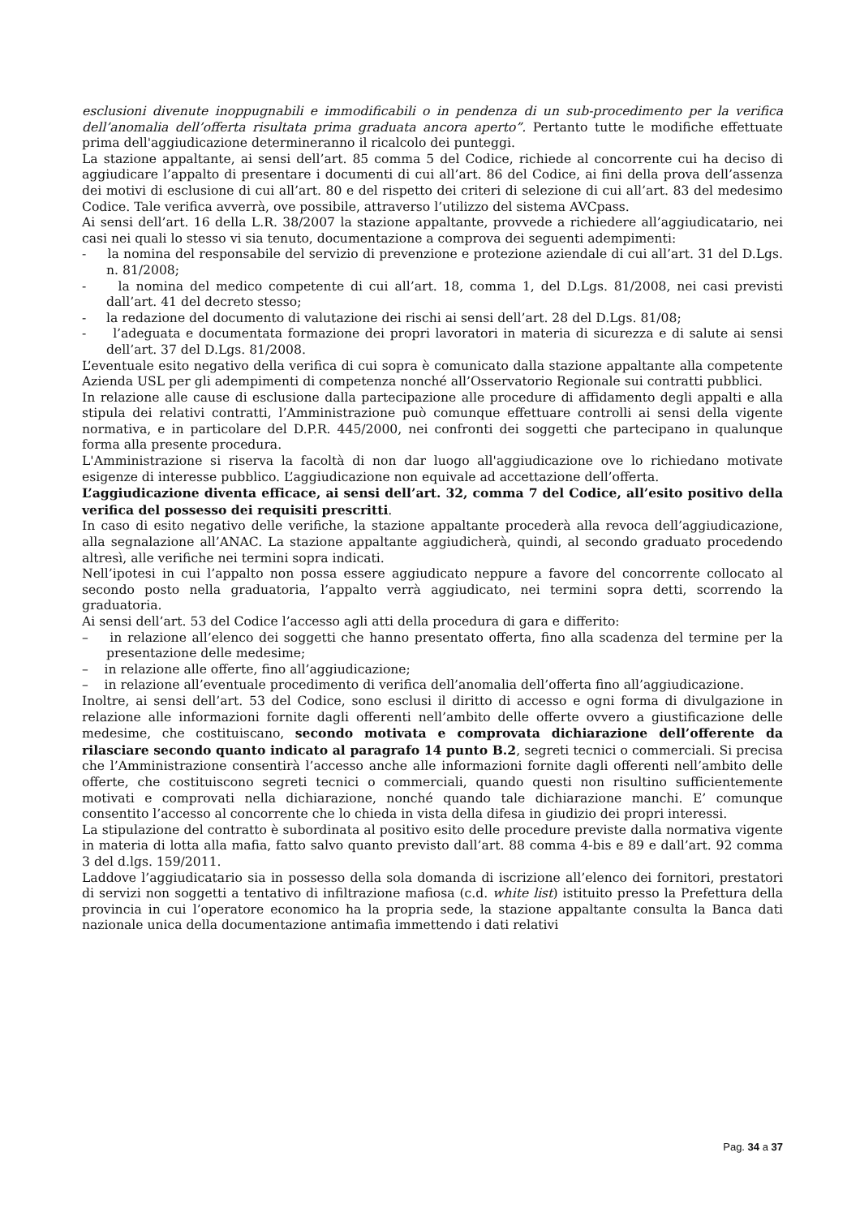esclusioni divenute inoppugnabili e immodificabili o in pendenza di un sub-procedimento per la verifica dell’anomalia dell’offerta risultata prima graduata ancora aperto”. Pertanto tutte le modifiche effettuate prima dell'aggiudicazione determineranno il ricalcolo dei punteggi.
La stazione appaltante, ai sensi dell’art. 85 comma 5 del Codice, richiede al concorrente cui ha deciso di aggiudicare l’appalto di presentare i documenti di cui all’art. 86 del Codice, ai fini della prova dell’assenza dei motivi di esclusione di cui all’art. 80 e del rispetto dei criteri di selezione di cui all’art. 83 del medesimo Codice. Tale verifica avverrà, ove possibile, attraverso l’utilizzo del sistema AVCpass.
Ai sensi dell’art. 16 della L.R. 38/2007 la stazione appaltante, provvede a richiedere all’aggiudicatario, nei casi nei quali lo stesso vi sia tenuto, documentazione a comprova dei seguenti adempimenti:
- la nomina del responsabile del servizio di prevenzione e protezione aziendale di cui all’art. 31 del D.Lgs. n. 81/2008;
- la nomina del medico competente di cui all’art. 18, comma 1, del D.Lgs. 81/2008, nei casi previsti dall’art. 41 del decreto stesso;
- la redazione del documento di valutazione dei rischi ai sensi dell’art. 28 del D.Lgs. 81/08;
- l’adeguata e documentata formazione dei propri lavoratori in materia di sicurezza e di salute ai sensi dell’art. 37 del D.Lgs. 81/2008.
L’eventuale esito negativo della verifica di cui sopra è comunicato dalla stazione appaltante alla competente Azienda USL per gli adempimenti di competenza nonché all’Osservatorio Regionale sui contratti pubblici.
In relazione alle cause di esclusione dalla partecipazione alle procedure di affidamento degli appalti e alla stipula dei relativi contratti, l’Amministrazione può comunque effettuare controlli ai sensi della vigente normativa, e in particolare del D.P.R. 445/2000, nei confronti dei soggetti che partecipano in qualunque forma alla presente procedura.
L'Amministrazione si riserva la facoltà di non dar luogo all'aggiudicazione ove lo richiedano motivate esigenze di interesse pubblico. L’aggiudicazione non equivale ad accettazione dell’offerta.
L’aggiudicazione diventa efficace, ai sensi dell’art. 32, comma 7 del Codice, all’esito positivo della verifica del possesso dei requisiti prescritti.
In caso di esito negativo delle verifiche, la stazione appaltante procederà alla revoca dell’aggiudicazione, alla segnalazione all’ANAC. La stazione appaltante aggiudicherà, quindi, al secondo graduato procedendo altresì, alle verifiche nei termini sopra indicati.
Nell’ipotesi in cui l’appalto non possa essere aggiudicato neppure a favore del concorrente collocato al secondo posto nella graduatoria, l’appalto verrà aggiudicato, nei termini sopra detti, scorrendo la graduatoria.
Ai sensi dell’art. 53 del Codice l’accesso agli atti della procedura di gara e differito:
– in relazione all’elenco dei soggetti che hanno presentato offerta, fino alla scadenza del termine per la presentazione delle medesime;
– in relazione alle offerte, fino all’aggiudicazione;
– in relazione all’eventuale procedimento di verifica dell’anomalia dell’offerta fino all’aggiudicazione.
Inoltre, ai sensi dell’art. 53 del Codice, sono esclusi il diritto di accesso e ogni forma di divulgazione in relazione alle informazioni fornite dagli offerenti nell’ambito delle offerte ovvero a giustificazione delle medesime, che costituiscano, secondo motivata e comprovata dichiarazione dell’offerente da rilasciare secondo quanto indicato al paragrafo 14 punto B.2, segreti tecnici o commerciali. Si precisa che l’Amministrazione consentirà l’accesso anche alle informazioni fornite dagli offerenti nell’ambito delle offerte, che costituiscono segreti tecnici o commerciali, quando questi non risultino sufficientemente motivati e comprovati nella dichiarazione, nonché quando tale dichiarazione manchi. E’ comunque consentito l’accesso al concorrente che lo chieda in vista della difesa in giudizio dei propri interessi.
La stipulazione del contratto è subordinata al positivo esito delle procedure previste dalla normativa vigente in materia di lotta alla mafia, fatto salvo quanto previsto dall’art. 88 comma 4-bis e 89 e dall’art. 92 comma 3 del d.lgs. 159/2011.
Laddove l’aggiudicatario sia in possesso della sola domanda di iscrizione all’elenco dei fornitori, prestatori di servizi non soggetti a tentativo di infiltrazione mafiosa (c.d. white list) istituito presso la Prefettura della provincia in cui l’operatore economico ha la propria sede, la stazione appaltante consulta la Banca dati nazionale unica della documentazione antimafia immettendo i dati relativi
Pag. 34 a 37